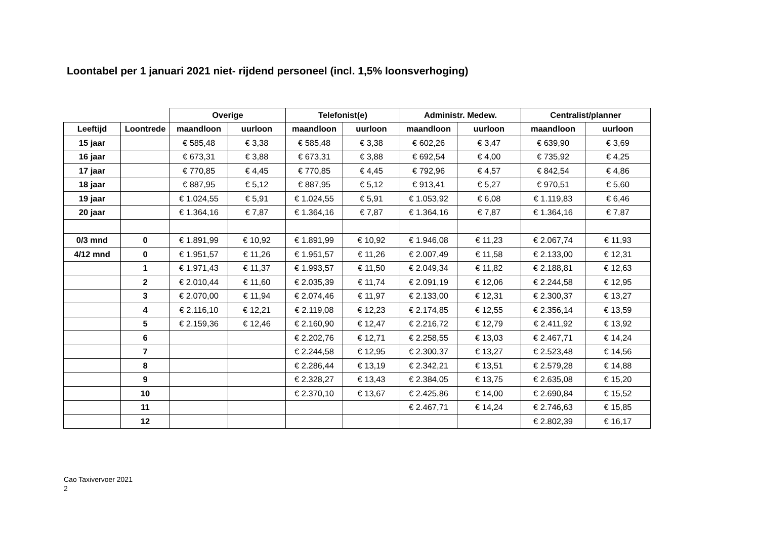Loontabel per 1 januari 2021 niet- rijdend personeel (incl. 1,5% loonsverhoging)
| | | Overige | | Telefonist(e) | | Administr. Medew. | | Centralist/planner | |
| --- | --- | --- | --- | --- | --- | --- | --- | --- | --- |
| Leeftijd | Loontrede | maandloon | uurloon | maandloon | uurloon | maandloon | uurloon | maandloon | uurloon |
| 15 jaar | | € 585,48 | € 3,38 | € 585,48 | € 3,38 | € 602,26 | € 3,47 | € 639,90 | € 3,69 |
| 16 jaar | | € 673,31 | € 3,88 | € 673,31 | € 3,88 | € 692,54 | € 4,00 | € 735,92 | € 4,25 |
| 17 jaar | | € 770,85 | € 4,45 | € 770,85 | € 4,45 | € 792,96 | € 4,57 | € 842,54 | € 4,86 |
| 18 jaar | | € 887,95 | € 5,12 | € 887,95 | € 5,12 | € 913,41 | € 5,27 | € 970,51 | € 5,60 |
| 19 jaar | | € 1.024,55 | € 5,91 | € 1.024,55 | € 5,91 | € 1.053,92 | € 6,08 | € 1.119,83 | € 6,46 |
| 20 jaar | | € 1.364,16 | € 7,87 | € 1.364,16 | € 7,87 | € 1.364,16 | € 7,87 | € 1.364,16 | € 7,87 |
| 0/3 mnd | 0 | € 1.891,99 | € 10,92 | € 1.891,99 | € 10,92 | € 1.946,08 | € 11,23 | € 2.067,74 | € 11,93 |
| 4/12 mnd | 0 | € 1.951,57 | € 11,26 | € 1.951,57 | € 11,26 | € 2.007,49 | € 11,58 | € 2.133,00 | € 12,31 |
| | 1 | € 1.971,43 | € 11,37 | € 1.993,57 | € 11,50 | € 2.049,34 | € 11,82 | € 2.188,81 | € 12,63 |
| | 2 | € 2.010,44 | € 11,60 | € 2.035,39 | € 11,74 | € 2.091,19 | € 12,06 | € 2.244,58 | € 12,95 |
| | 3 | € 2.070,00 | € 11,94 | € 2.074,46 | € 11,97 | € 2.133,00 | € 12,31 | € 2.300,37 | € 13,27 |
| | 4 | € 2.116,10 | € 12,21 | € 2.119,08 | € 12,23 | € 2.174,85 | € 12,55 | € 2.356,14 | € 13,59 |
| | 5 | € 2.159,36 | € 12,46 | € 2.160,90 | € 12,47 | € 2.216,72 | € 12,79 | € 2.411,92 | € 13,92 |
| | 6 | | | € 2.202,76 | € 12,71 | € 2.258,55 | € 13,03 | € 2.467,71 | € 14,24 |
| | 7 | | | € 2.244,58 | € 12,95 | € 2.300,37 | € 13,27 | € 2.523,48 | € 14,56 |
| | 8 | | | € 2.286,44 | € 13,19 | € 2.342,21 | € 13,51 | € 2.579,28 | € 14,88 |
| | 9 | | | € 2.328,27 | € 13,43 | € 2.384,05 | € 13,75 | € 2.635,08 | € 15,20 |
| | 10 | | | € 2.370,10 | € 13,67 | € 2.425,86 | € 14,00 | € 2.690,84 | € 15,52 |
| | 11 | | | | | € 2.467,71 | € 14,24 | € 2.746,63 | € 15,85 |
| | 12 | | | | | | | € 2.802,39 | € 16,17 |
Cao Taxivervoer 2021
2